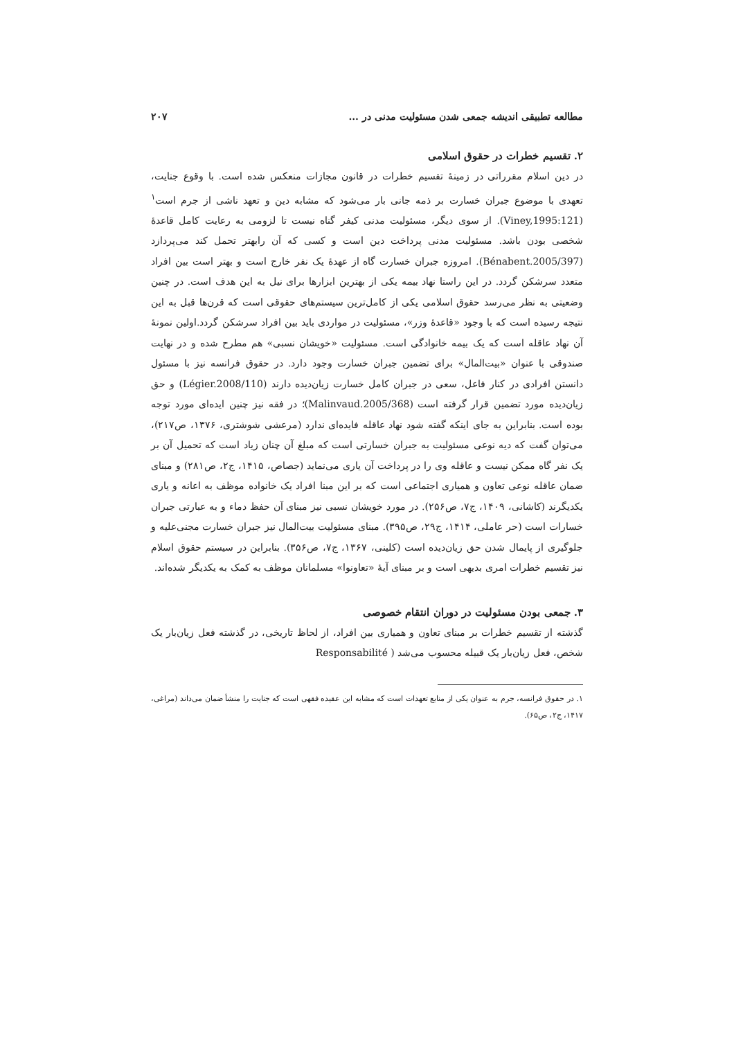مطالعه تطبیقی اندیشه جمعی شدن مسئولیت مدنی در ... ۲۰۷
۲. تقسیم خطرات در حقوق اسلامی
در دین اسلام مقرراتی در زمینهٔ تقسیم خطرات در قانون مجازات منعکس شده است. با وقوع جنایت، تعهدی با موضوع جبران خسارت بر ذمه جانی بار می‌شود که مشابه دین و تعهد ناشی از جرم است<sup>۱</sup> (Viney,1995:121). از سوی دیگر، مسئولیت مدنی کیفر گناه نیست تا لزومی به رعایت کامل قاعدهٔ شخصی بودن باشد. مسئولیت مدنی پرداخت دین است و کسی که آن رابهتر تحمل کند می‌پردازد (Bénabent.2005/397). امروزه جبران خسارت گاه از عهدهٔ یک نفر خارج است و بهتر است بین افراد متعدد سرشکن گردد. در این راستا نهاد بیمه یکی از بهترین ابزارها برای نیل به این هدف است. در چنین وضعیتی به نظر می‌رسد حقوق اسلامی یکی از کامل‌ترین سیستم‌های حقوقی است که قرن‌ها قبل به این نتیجه رسیده است که با وجود «قاعدهٔ وزر»، مسئولیت در مواردی باید بین افراد سرشکن گردد.اولین نمونهٔ آن نهاد عاقله است که یک بیمه خانوادگی است. مسئولیت «خویشان نسبی» هم مطرح شده و در نهایت صندوقی با عنوان «بیت‌المال» برای تضمین جبران خسارت وجود دارد. در حقوق فرانسه نیز با مسئول دانستن افرادی در کنار فاعل، سعی در جبران کامل خسارت زیان‌دیده دارند (Légier.2008/110) و حق زیان‌دیده مورد تضمین قرار گرفته است (Malinvaud.2005/368)؛ در فقه نیز چنین ایده‌ای مورد توجه بوده است. بنابراین به جای اینکه گفته شود نهاد عاقله فایده‌ای ندارد (مرعشی شوشتری، ۱۳۷۶، ص۲۱۷)، می‌توان گفت که دیه نوعی مسئولیت به جبران خسارتی است که مبلغ آن چنان زیاد است که تحمیل آن بر یک نفر گاه ممکن نیست و عاقله وی را در پرداخت آن یاری می‌نماید (جصاص، ۱۴۱۵، ج۲، ص۲۸۱) و مبنای ضمان عاقله نوعی تعاون و همیاری اجتماعی است که بر این مبنا افراد یک خانواده موظف به اعانه و یاری یکدیگرند (کاشانی، ۱۴۰۹، ج۷، ص۲۵۶). در مورد خویشان نسبی نیز مبنای آن حفظ دماء و به عبارتی جبران خسارات است (حر عاملی، ۱۴۱۴، ج۲۹، ص۳۹۵). مبنای مسئولیت بیت‌المال نیز جبران خسارت مجنی‌علیه و جلوگیری از پایمال شدن حق زیان‌دیده است (کلینی، ۱۳۶۷، ج۷، ص۳۵۶). بنابراین در سیستم حقوق اسلام نیز تقسیم خطرات امری بدیهی است و بر مبنای آیهٔ «تعاونوا» مسلمانان موظف به کمک به یکدیگر شده‌اند.
۳. جمعی بودن مسئولیت در دوران انتقام خصوصی
گذشته از تقسیم خطرات بر مبنای تعاون و همیاری بین افراد، از لحاظ تاریخی، در گذشته فعل زیان‌بار یک شخص، فعل زیان‌بار یک قبیله محسوب می‌شد ( Responsabilité
۱. در حقوق فرانسه، جرم به عنوان یکی از منابع تعهدات است که مشابه این عقیده فقهی است که جنایت را منشأ ضمان می‌داند (مراغی، ۱۴۱۷، ج۲، ص۶۵).